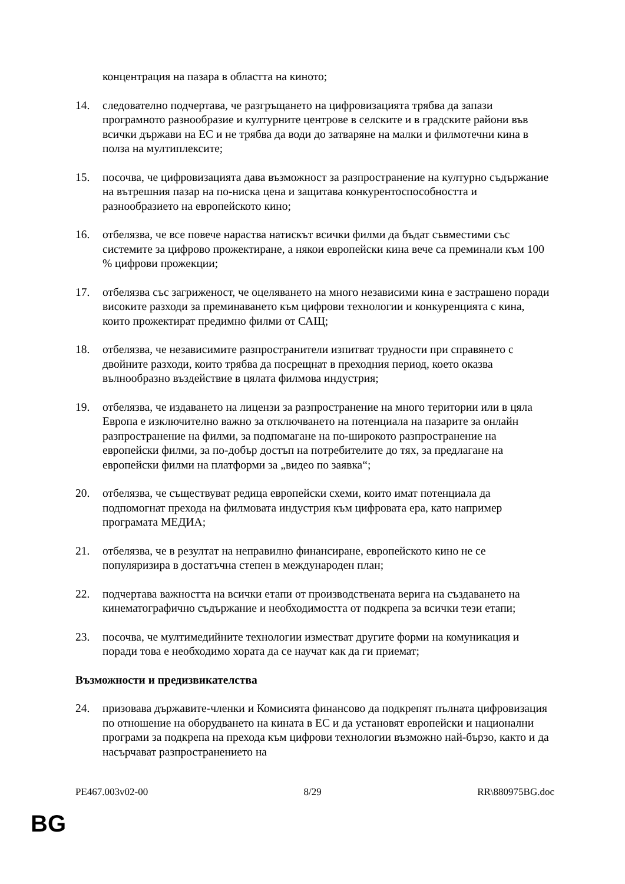концентрация на пазара в областта на киното;
14. следователно подчертава, че разгръщането на цифровизацията трябва да запази програмното разнообразие и културните центрове в селските и в градските райони във всички държави на ЕС и не трябва да води до затваряне на малки и филмотечни кина в полза на мултиплексите;
15. посочва, че цифровизацията дава възможност за разпространение на културно съдържание на вътрешния пазар на по-ниска цена и защитава конкурентоспособността и разнообразието на европейското кино;
16. отбелязва, че все повече нараства натискът всички филми да бъдат съвместими със системите за цифрово прожектиране, а някои европейски кина вече са преминали към 100 % цифрови прожекции;
17. отбелязва със загриженост, че оцеляването на много независими кина е застрашено поради високите разходи за преминаването към цифрови технологии и конкуренцията с кина, които прожектират предимно филми от САЩ;
18. отбелязва, че независимите разпространители изпитват трудности при справянето с двойните разходи, които трябва да посрещнат в преходния период, което оказва вълнообразно въздействие в цялата филмова индустрия;
19. отбелязва, че издаването на лицензи за разпространение на много територии или в цяла Европа е изключително важно за отключването на потенциала на пазарите за онлайн разпространение на филми, за подпомагане на по-широкото разпространение на европейски филми, за по-добър достъп на потребителите до тях, за предлагане на европейски филми на платформи за „видео по заявка“;
20. отбелязва, че съществуват редица европейски схеми, които имат потенциала да подпомогнат прехода на филмовата индустрия към цифровата ера, като например програмата МЕДИА;
21. отбелязва, че в резултат на неправилно финансиране, европейското кино не се популяризира в достатъчна степен в международен план;
22. подчертава важността на всички етапи от производствената верига на създаването на кинематографично съдържание и необходимостта от подкрепа за всички тези етапи;
23. посочва, че мултимедийните технологии изместват другите форми на комуникация и поради това е необходимо хората да се научат как да ги приемат;
Възможности и предизвикателства
24. призовава държавите-членки и Комисията финансово да подкрепят пълната цифровизация по отношение на оборудването на кината в ЕС и да установят европейски и национални програми за подкрепа на прехода към цифрови технологии възможно най-бързо, както и да насърчават разпространението на
PE467.003v02-00 8/29 RR\880975BG.doc
BG